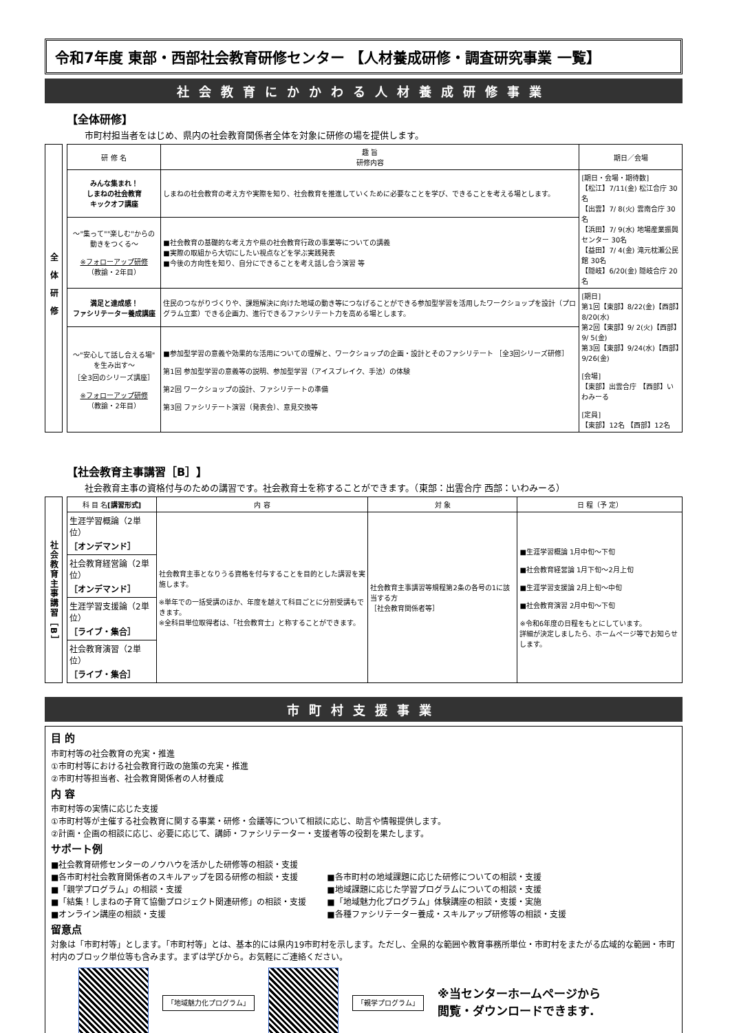令和7年度 東部・西部社会教育研修センター 【人材養成研修・調査研究事業 一覧】
社会教育にかかわる人材養成研修事業
【全体研修】
市町村担当者をはじめ、県内の社会教育関係者全体を対象に研修の場を提供します。
全体研修
| 研 修 名 | 趣 旨 研修内容 | 期日／会場 |
| --- | --- | --- |
| みんな集まれ！ しまねの社会教育 キックオフ講座 | しまねの社会教育の考え方や実際を知り、社会教育を推進していくために必要なことを学び、できることを考える場とします。 | [期日・会場・期待数] 【松江】7/11(金) 松江合庁 30名 【出雲】7/ 8(火) 雲南合庁 30名 【浜田】7/ 9(水) 地場産業振興センター 30名 【益田】7/ 4(金) 滝元枕瀬公民館 30名 【隠岐】6/20(金) 隠岐合庁 20名 |
| ～"集って""楽しむ"からの 動きをつくる～ ※フォローアップ研修 （教諭・2年目） | ■社会教育の基礎的な考え方や県の社会教育行政の事業等についての講義 ■実際の取組から大切にしたい視点などを学ぶ実践発表 ■今後の方向性を知り、自分にできることを考え話し合う演習 等 | |
| 満足と達成感！ ファシリテーター養成講座 | 住民のつながりづくりや、課題解決に向けた地域の動き等につなげることができる参加型学習を活用したワークショップを設計（プログラム立案）できる企画力、進行できるファシリテート力を高める場とします。 | [期日] 第1回【東部】8/22(金)【西部】8/20(水) 第2回【東部】9/ 2(火)【西部】9/ 5(金) 第3回【東部】9/24(水)【西部】9/26(金) [会場] 【東部】出雲合庁 【西部】いわみーる [定員] 【東部】12名 【西部】12名 |
| ～"安心して話し合える場" を生み出す～ ［全3回のシリーズ講座］ ※フォローアップ研修 （教諭・2年目） | ■参加型学習の意義や効果的な活用についての理解と、ワークショップの企画・設計とそのファシリテート ［全3回シリーズ研修］ 第1回 参加型学習の意義等の説明、参加型学習（アイスブレイク、手法）の体験 第2回 ワークショップの設計、ファシリテートの準備 第3回 ファシリテート演習（発表会）、意見交換等 | |
【社会教育主事講習［B］】
社会教育主事の資格付与のための講習です。社会教育士を称することができます。（東部：出雲合庁 西部：いわみーる）
社会教育主事講習［B］
| 科 目 名 [講習形式] | 内 容 | 対 象 | 日 程（予 定） |
| --- | --- | --- | --- |
| 生涯学習概論（2単位） ［オンデマンド］ | 社会教育主事となりうる資格を付与することを目的とした講習を実施します。 ※単年での一括受講のほか、年度を越えて科目ごとに分割受講もできます。 ※全科目単位取得者は、「社会教育士」と称することができます。 | 社会教育主事講習等規程第2条の各号の1に該当する方 ［社会教育関係者等］ | ■生涯学習概論 1月中旬～下旬 ■社会教育経営論 1月下旬～2月上旬 ■生涯学習支援論 2月上旬～中旬 ■社会教育演習 2月中旬～下旬 ※令和6年度の日程をもとにしています。 詳細が決定しましたら、ホームページ等でお知らせします。 |
| 社会教育経営論（2単位） ［オンデマンド］ | | | |
| 生涯学習支援論（2単位） ［ライブ・集合］ | | | |
| 社会教育演習（2単位） ［ライブ・集合］ | | | |
市町村支援事業
目 的
市町村等の社会教育の充実・推進
①市町村等における社会教育行政の施策の充実・推進
②市町村等担当者、社会教育関係者の人材養成
内 容
市町村等の実情に応じた支援
①市町村等が主催する社会教育に関する事業・研修・会議等について相談に応じ、助言や情報提供します。
②計画・企画の相談に応じ、必要に応じて、講師・ファシリテーター・支援者等の役割を果たします。
サポート例
■社会教育研修センターのノウハウを活かした研修等の相談・支援
■各市町村社会教育関係者のスキルアップを図る研修の相談・支援
■「親学プログラム」の相談・支援
■「結集！しまねの子育て協働プロジェクト関連研修」の相談・支援
■オンライン講座の相談・支援
■各市町村の地域課題に応じた研修についての相談・支援
■地域課題に応じた学習プログラムについての相談・支援
■「地域魅力化プログラム」体験講座の相談・支援・実施
■各種ファシリテーター養成・スキルアップ研修等の相談・支援
留意点
対象は「市町村等」とします。「市町村等」とは、基本的には県内19市町村を示します。ただし、全県的な範囲や教育事務所単位・市町村をまたがる広域的な範囲・市町村内のブロック単位等も含みます。まずは学びから。お気軽にご連絡ください。
「地域魅力化プログラム」 「親学プログラム」 ※当センターホームページから
閲覧・ダウンロードできます.